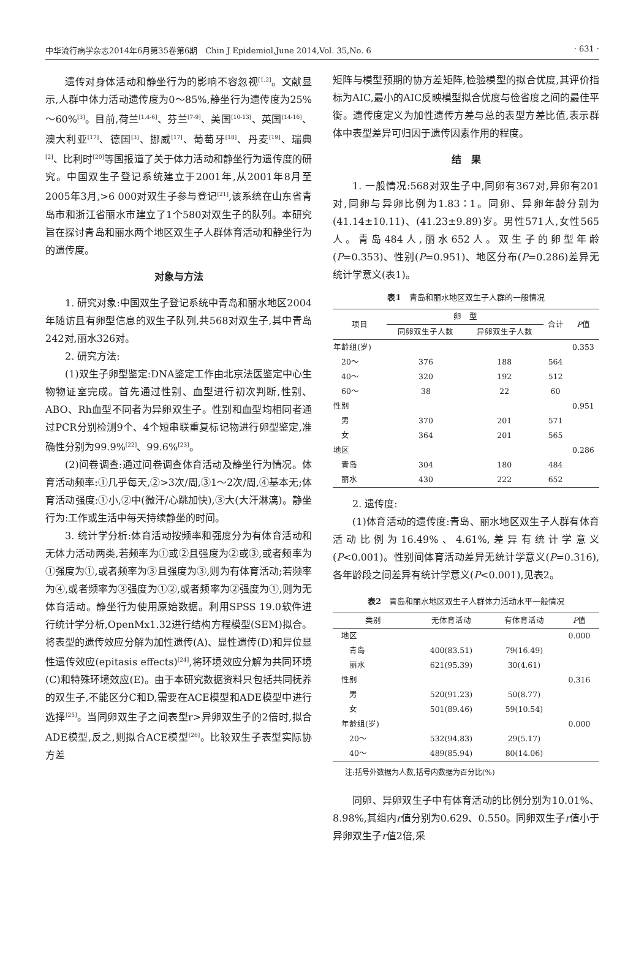中华流行病学杂志2014年6月第35卷第6期　Chin J Epidemiol,June 2014,Vol. 35,No. 6 · 631 ·
遗传对身体活动和静坐行为的影响不容忽视<sup>[1,2]</sup>。文献显示,人群中体力活动遗传度为0～85%,静坐行为遗传度为25%～60%<sup>[3]</sup>。目前,荷兰<sup>[1,4-6]</sup>、芬兰<sup>[7-9]</sup>、美国<sup>[10-13]</sup>、英国<sup>[14-16]</sup>、澳大利亚<sup>[17]</sup>、德国<sup>[3]</sup>、挪威<sup>[17]</sup>、葡萄牙<sup>[18]</sup>、丹麦<sup>[19]</sup>、瑞典<sup>[2]</sup>、比利时<sup>[20]</sup>等国报道了关于体力活动和静坐行为遗传度的研究。中国双生子登记系统建立于2001年,从2001年8月至2005年3月,>6 000对双生子参与登记<sup>[21]</sup>,该系统在山东省青岛市和浙江省丽水市建立了1个580对双生子的队列。本研究旨在探讨青岛和丽水两个地区双生子人群体育活动和静坐行为的遗传度。
对象与方法
1. 研究对象:中国双生子登记系统中青岛和丽水地区2004年随访且有卵型信息的双生子队列,共568对双生子,其中青岛242对,丽水326对。
2. 研究方法:
(1)双生子卵型鉴定:DNA鉴定工作由北京法医鉴定中心生物物证室完成。首先通过性别、血型进行初次判断,性别、ABO、Rh血型不同者为异卵双生子。性别和血型均相同者通过PCR分别检测9个、4个短串联重复标记物进行卵型鉴定,准确性分别为99.9%<sup>[22]</sup>、99.6%<sup>[23]</sup>。
(2)问卷调查:通过问卷调查体育活动及静坐行为情况。体育活动频率:①几乎每天,②>3次/周,③1～2次/周,④基本无;体育活动强度:①小,②中(微汗/心跳加快),③大(大汗淋漓)。静坐行为:工作或生活中每天持续静坐的时间。
3. 统计学分析:体育活动按频率和强度分为有体育活动和无体力活动两类,若频率为①或②且强度为②或③,或者频率为①强度为①,或者频率为③且强度为③,则为有体育活动;若频率为④,或者频率为③强度为①②,或者频率为②强度为①,则为无体育活动。静坐行为使用原始数据。利用SPSS 19.0软件进行统计学分析,OpenMx1.32进行结构方程模型(SEM)拟合。将表型的遗传效应分解为加性遗传(A)、显性遗传(D)和异位显性遗传效应(epitasis effects)<sup>[24]</sup>,将环境效应分解为共同环境(C)和特殊环境效应(E)。由于本研究数据资料只包括共同抚养的双生子,不能区分C和D,需要在ACE模型和ADE模型中进行选择<sup>[25]</sup>。当同卵双生子之间表型r>异卵双生子的2倍时,拟合ADE模型,反之,则拟合ACE模型<sup>[26]</sup>。比较双生子表型实际协方差
矩阵与模型预期的协方差矩阵,检验模型的拟合优度,其评价指标为AIC,最小的AIC反映模型拟合优度与俭省度之间的最佳平衡。遗传度定义为加性遗传方差与总的表型方差比值,表示群体中表型差异可归因于遗传因素作用的程度。
结　果
1. 一般情况:568对双生子中,同卵有367对,异卵有201对,同卵与异卵比例为1.83∶1。同卵、异卵年龄分别为(41.14±10.11)、(41.23±9.89)岁。男性571人,女性565人。青岛484人,丽水652人。双生子的卵型年龄(P=0.353)、性别(P=0.951)、地区分布(P=0.286)差异无统计学意义(表1)。
表1　青岛和丽水地区双生子人群的一般情况
| 项目 | 卵 型 | | 合计 | P 值 |
| --- | --- | --- | --- | --- |
| | 同卵双生子人数 | 异卵双生子人数 | | |
| 年龄组(岁) | | | | 0.353 |
| 20～ | 376 | 188 | 564 | |
| 40～ | 320 | 192 | 512 | |
| 60～ | 38 | 22 | 60 | |
| 性别 | | | | 0.951 |
| 男 | 370 | 201 | 571 | |
| 女 | 364 | 201 | 565 | |
| 地区 | | | | 0.286 |
| 青岛 | 304 | 180 | 484 | |
| 丽水 | 430 | 222 | 652 | |
2. 遗传度:
(1)体育活动的遗传度:青岛、丽水地区双生子人群有体育活动比例为16.49%、4.61%,差异有统计学意义(P<0.001)。性别间体育活动差异无统计学意义(P=0.316),各年龄段之间差异有统计学意义(P<0.001),见表2。
表2　青岛和丽水地区双生子人群体力活动水平一般情况
| 类别 | 无体育活动 | 有体育活动 | P 值 |
| --- | --- | --- | --- |
| 地区 | | | 0.000 |
| 青岛 | 400(83.51) | 79(16.49) | |
| 丽水 | 621(95.39) | 30(4.61) | |
| 性别 | | | 0.316 |
| 男 | 520(91.23) | 50(8.77) | |
| 女 | 501(89.46) | 59(10.54) | |
| 年龄组(岁) | | | 0.000 |
| 20～ | 532(94.83) | 29(5.17) | |
| 40～ | 489(85.94) | 80(14.06) | |
注:括号外数据为人数,括号内数据为百分比(%)
同卵、异卵双生子中有体育活动的比例分别为10.01%、8.98%,其组内r值分别为0.629、0.550。同卵双生子r值小于异卵双生子r值2倍,采